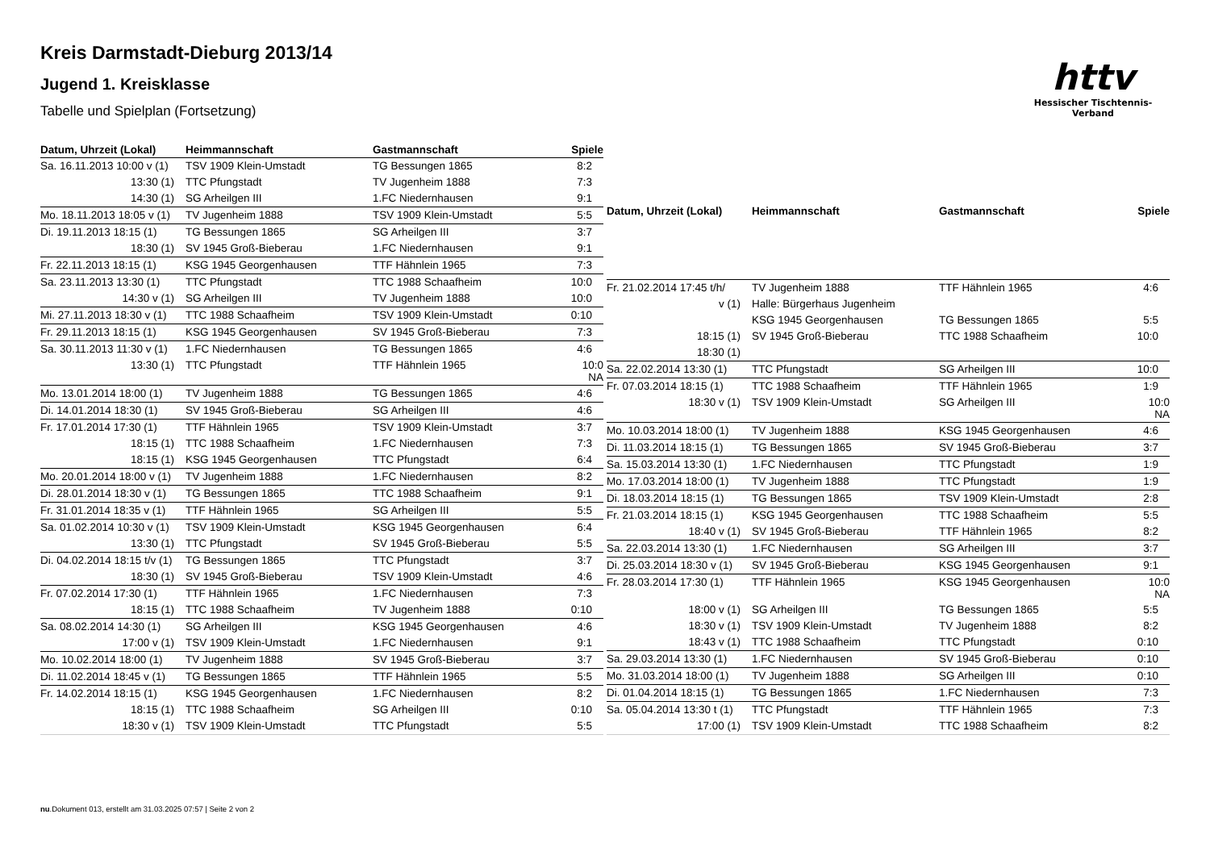httv
Hessischer Tischtennis-Verband
Kreis Darmstadt-Dieburg 2013/14
Jugend 1. Kreisklasse
Tabelle und Spielplan (Fortsetzung)
| Datum, Uhrzeit (Lokal) | Heimmannschaft | Gastmannschaft | Spiele |
| --- | --- | --- | --- |
| Sa. 16.11.2013 10:00 v (1) | TSV 1909 Klein-Umstadt | TG Bessungen 1865 | 8:2 |
| 13:30 (1) | TTC Pfungstadt | TV Jugenheim 1888 | 7:3 |
| 14:30 (1) | SG Arheilgen III | 1.FC Niedernhausen | 9:1 |
| Mo. 18.11.2013 18:05 v (1) | TV Jugenheim 1888 | TSV 1909 Klein-Umstadt | 5:5 |
| Di. 19.11.2013 18:15 (1) | TG Bessungen 1865 | SG Arheilgen III | 3:7 |
| 18:30 (1) | SV 1945 Groß-Bieberau | 1.FC Niedernhausen | 9:1 |
| Fr. 22.11.2013 18:15 (1) | KSG 1945 Georgenhausen | TTF Hähnlein 1965 | 7:3 |
| Sa. 23.11.2013 13:30 (1) | TTC Pfungstadt | TTC 1988 Schaafheim | 10:0 |
| 14:30 v (1) | SG Arheilgen III | TV Jugenheim 1888 | 10:0 |
| Mi. 27.11.2013 18:30 v (1) | TTC 1988 Schaafheim | TSV 1909 Klein-Umstadt | 0:10 |
| Fr. 29.11.2013 18:15 (1) | KSG 1945 Georgenhausen | SV 1945 Groß-Bieberau | 7:3 |
| Sa. 30.11.2013 11:30 v (1) | 1.FC Niedernhausen | TG Bessungen 1865 | 4:6 |
| 13:30 (1) | TTC Pfungstadt | TTF Hähnlein 1965 | 10:0 NA |
| Mo. 13.01.2014 18:00 (1) | TV Jugenheim 1888 | TG Bessungen 1865 | 4:6 |
| Di. 14.01.2014 18:30 (1) | SV 1945 Groß-Bieberau | SG Arheilgen III | 4:6 |
| Fr. 17.01.2014 17:30 (1) | TTF Hähnlein 1965 | TSV 1909 Klein-Umstadt | 3:7 |
| 18:15 (1) | TTC 1988 Schaafheim | 1.FC Niedernhausen | 7:3 |
| 18:15 (1) | KSG 1945 Georgenhausen | TTC Pfungstadt | 6:4 |
| Mo. 20.01.2014 18:00 v (1) | TV Jugenheim 1888 | 1.FC Niedernhausen | 8:2 |
| Di. 28.01.2014 18:30 v (1) | TG Bessungen 1865 | TTC 1988 Schaafheim | 9:1 |
| Fr. 31.01.2014 18:35 v (1) | TTF Hähnlein 1965 | SG Arheilgen III | 5:5 |
| Sa. 01.02.2014 10:30 v (1) | TSV 1909 Klein-Umstadt | KSG 1945 Georgenhausen | 6:4 |
| 13:30 (1) | TTC Pfungstadt | SV 1945 Groß-Bieberau | 5:5 |
| Di. 04.02.2014 18:15 t/v (1) | TG Bessungen 1865 | TTC Pfungstadt | 3:7 |
| 18:30 (1) | SV 1945 Groß-Bieberau | TSV 1909 Klein-Umstadt | 4:6 |
| Fr. 07.02.2014 17:30 (1) | TTF Hähnlein 1965 | 1.FC Niedernhausen | 7:3 |
| 18:15 (1) | TTC 1988 Schaafheim | TV Jugenheim 1888 | 0:10 |
| Sa. 08.02.2014 14:30 (1) | SG Arheilgen III | KSG 1945 Georgenhausen | 4:6 |
| 17:00 v (1) | TSV 1909 Klein-Umstadt | 1.FC Niedernhausen | 9:1 |
| Mo. 10.02.2014 18:00 (1) | TV Jugenheim 1888 | SV 1945 Groß-Bieberau | 3:7 |
| Di. 11.02.2014 18:45 v (1) | TG Bessungen 1865 | TTF Hähnlein 1965 | 5:5 |
| Fr. 14.02.2014 18:15 (1) | KSG 1945 Georgenhausen | 1.FC Niedernhausen | 8:2 |
| 18:15 (1) | TTC 1988 Schaafheim | SG Arheilgen III | 0:10 |
| 18:30 v (1) | TSV 1909 Klein-Umstadt | TTC Pfungstadt | 5:5 |
| Datum, Uhrzeit (Lokal) | Heimmannschaft | Gastmannschaft | Spiele |
| --- | --- | --- | --- |
| Fr. 21.02.2014 17:45 t/h/ | TV Jugenheim 1888 | TTF Hähnlein 1965 | 4:6 |
| v (1) | Halle: Bürgerhaus Jugenheim | | |
| | KSG 1945 Georgenhausen | TG Bessungen 1865 | 5:5 |
| 18:15 (1) | SV 1945 Groß-Bieberau | TTC 1988 Schaafheim | 10:0 |
| 18:30 (1) | | | |
| Sa. 22.02.2014 13:30 (1) | TTC Pfungstadt | SG Arheilgen III | 10:0 |
| Fr. 07.03.2014 18:15 (1) | TTC 1988 Schaafheim | TTF Hähnlein 1965 | 1:9 |
| 18:30 v (1) | TSV 1909 Klein-Umstadt | SG Arheilgen III | 10:0 NA |
| Mo. 10.03.2014 18:00 (1) | TV Jugenheim 1888 | KSG 1945 Georgenhausen | 4:6 |
| Di. 11.03.2014 18:15 (1) | TG Bessungen 1865 | SV 1945 Groß-Bieberau | 3:7 |
| Sa. 15.03.2014 13:30 (1) | 1.FC Niedernhausen | TTC Pfungstadt | 1:9 |
| Mo. 17.03.2014 18:00 (1) | TV Jugenheim 1888 | TTC Pfungstadt | 1:9 |
| Di. 18.03.2014 18:15 (1) | TG Bessungen 1865 | TSV 1909 Klein-Umstadt | 2:8 |
| Fr. 21.03.2014 18:15 (1) | KSG 1945 Georgenhausen | TTC 1988 Schaafheim | 5:5 |
| 18:40 v (1) | SV 1945 Groß-Bieberau | TTF Hähnlein 1965 | 8:2 |
| Sa. 22.03.2014 13:30 (1) | 1.FC Niedernhausen | SG Arheilgen III | 3:7 |
| Di. 25.03.2014 18:30 v (1) | SV 1945 Groß-Bieberau | KSG 1945 Georgenhausen | 9:1 |
| Fr. 28.03.2014 17:30 (1) | TTF Hähnlein 1965 | KSG 1945 Georgenhausen | 10:0 NA |
| 18:00 v (1) | SG Arheilgen III | TG Bessungen 1865 | 5:5 |
| 18:30 v (1) | TSV 1909 Klein-Umstadt | TV Jugenheim 1888 | 8:2 |
| 18:43 v (1) | TTC 1988 Schaafheim | TTC Pfungstadt | 0:10 |
| Sa. 29.03.2014 13:30 (1) | 1.FC Niedernhausen | SV 1945 Groß-Bieberau | 0:10 |
| Mo. 31.03.2014 18:00 (1) | TV Jugenheim 1888 | SG Arheilgen III | 0:10 |
| Di. 01.04.2014 18:15 (1) | TG Bessungen 1865 | 1.FC Niedernhausen | 7:3 |
| Sa. 05.04.2014 13:30 t (1) | TTC Pfungstadt | TTF Hähnlein 1965 | 7:3 |
| 17:00 (1) | TSV 1909 Klein-Umstadt | TTC 1988 Schaafheim | 8:2 |
nu.Dokument 013, erstellt am 31.03.2025 07:57 | Seite 2 von 2